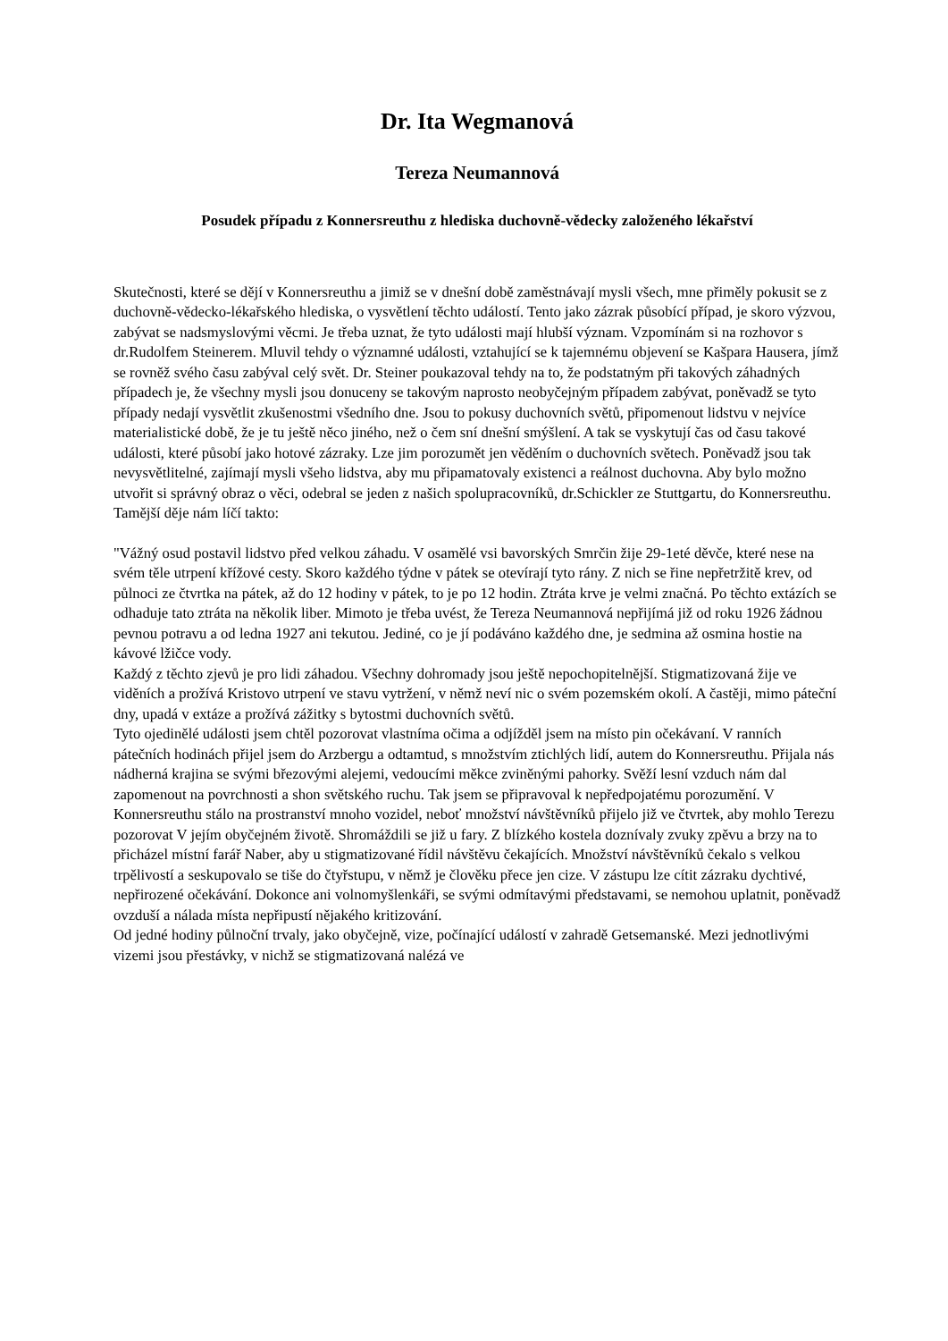Dr. Ita Wegmanová
Tereza Neumannová
Posudek případu z Konnersreuthu z hlediska duchovně-vědecky založeného lékařství
Skutečnosti, které se dějí v Konnersreuthu a jimiž se v dnešní době zaměstnávají mysli všech, mne přiměly pokusit se z duchovně-vědecko-lékařského hlediska, o vysvětlení těchto událostí. Tento jako zázrak působící případ, je skoro výzvou, zabývat se nadsmyslovými věcmi. Je třeba uznat, že tyto události mají hlubší význam. Vzpomínám si na rozhovor s dr.Rudolfem Steinerem. Mluvil tehdy o významné události, vztahující se k tajemnému objevení se Kašpara Hausera, jímž se rovněž svého času zabýval celý svět. Dr. Steiner poukazoval tehdy na to, že podstatným při takových záhadných případech je, že všechny mysli jsou donuceny se takovým naprosto neobyčejným případem zabývat, poněvadž se tyto případy nedají vysvětlit zkušenostmi všedního dne. Jsou to pokusy duchovních světů, připomenout lidstvu v nejvíce materialistické době, že je tu ještě něco jiného, než o čem sní dnešní smýšlení. A tak se vyskytují čas od času takové události, které působí jako hotové zázraky. Lze jim porozumět jen věděním o duchovních světech. Poněvadž jsou tak nevysvětlitelné, zajímají mysli všeho lidstva, aby mu připamatovaly existenci a reálnost duchovna. Aby bylo možno utvořit si správný obraz o věci, odebral se jeden z našich spolupracovníků, dr.Schickler ze Stuttgartu, do Konnersreuthu. Tamější děje nám líčí takto:
"Vážný osud postavil lidstvo před velkou záhadu. V osamělé vsi bavorských Smrčin žije 29-1eté děvče, které nese na svém těle utrpení křížové cesty. Skoro každého týdne v pátek se otevírají tyto rány. Z nich se řine nepřetržitě krev, od půlnoci ze čtvrtka na pátek, až do 12 hodiny v pátek, to je po 12 hodin. Ztráta krve je velmi značná. Po těchto extázích se odhaduje tato ztráta na několik liber. Mimoto je třeba uvést, že Tereza Neumannová nepřijímá již od roku 1926 žádnou pevnou potravu a od ledna 1927 ani tekutou. Jediné, co je jí podáváno každého dne, je sedmina až osmina hostie na kávové lžičce vody.
Každý z těchto zjevů je pro lidi záhadou. Všechny dohromady jsou ještě nepochopitelnější. Stigmatizovaná žije ve viděních a prožívá Kristovo utrpení ve stavu vytržení, v němž neví nic o svém pozemském okolí. A častěji, mimo páteční dny, upadá v extáze a prožívá zážitky s bytostmi duchovních světů.
Tyto ojedinělé události jsem chtěl pozorovat vlastníma očima a odjížděl jsem na místo pin očekávaní. V ranních pátečních hodinách přijel jsem do Arzbergu a odtamtud, s množstvím ztichlých lidí, autem do Konnersreuthu. Přijala nás nádherná krajina se svými březovými alejemi, vedoucími měkce zviněnými pahorky. Svěží lesní vzduch nám dal zapomenout na povrchnosti a shon světského ruchu. Tak jsem se připravoval k nepředpojatému porozumění. V Konnersreuthu stálo na prostranství mnoho vozidel, neboť množství návštěvníků přijelo již ve čtvrtek, aby mohlo Terezu pozorovat V jejím obyčejném životě. Shromáždili se již u fary. Z blízkého kostela doznívaly zvuky zpěvu a brzy na to přicházel místní farář Naber, aby u stigmatizované řídil návštěvu čekajících. Množství návštěvníků čekalo s velkou trpělivostí a seskupovalo se tiše do čtyřstupu, v němž je člověku přece jen cize. V zástupu lze cítit zázraku dychtivé, nepřirozené očekávání. Dokonce ani volnomyšlenkáři, se svými odmítavými představami, se nemohou uplatnit, poněvadž ovzduší a nálada místa nepřipustí nějakého kritizování.
Od jedné hodiny půlnoční trvaly, jako obyčejně, vize, počínající událostí v zahradě Getsemanské. Mezi jednotlivými vizemi jsou přestávky, v nichž se stigmatizovaná nalézá ve